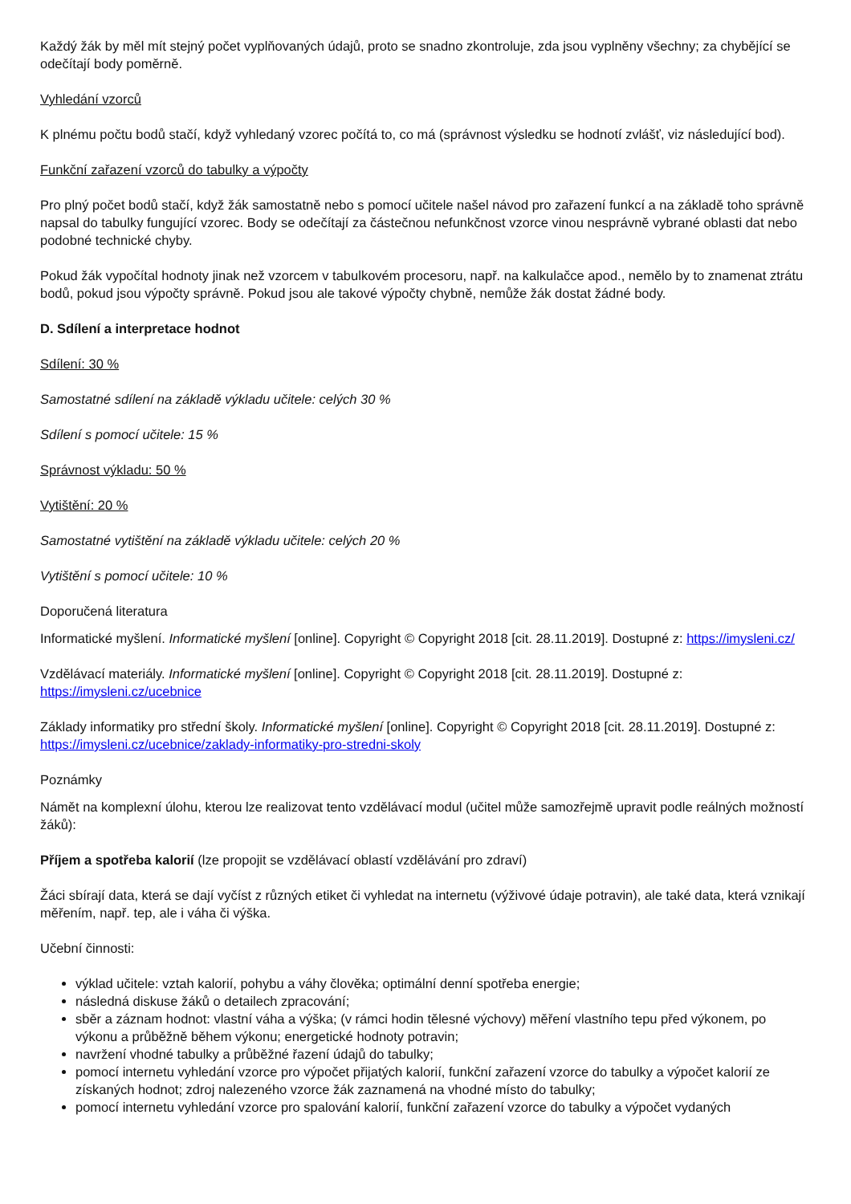Každý žák by měl mít stejný počet vyplňovaných údajů, proto se snadno zkontroluje, zda jsou vyplněny všechny; za chybějící se odečítají body poměrně.
Vyhledání vzorců
K plnému počtu bodů stačí, když vyhledaný vzorec počítá to, co má (správnost výsledku se hodnotí zvlášť, viz následující bod).
Funkční zařazení vzorců do tabulky a výpočty
Pro plný počet bodů stačí, když žák samostatně nebo s pomocí učitele našel návod pro zařazení funkcí a na základě toho správně napsal do tabulky fungující vzorec. Body se odečítají za částečnou nefunkčnost vzorce vinou nesprávně vybrané oblasti dat nebo podobné technické chyby.
Pokud žák vypočítal hodnoty jinak než vzorcem v tabulkovém procesoru, např. na kalkulačce apod., nemělo by to znamenat ztrátu bodů, pokud jsou výpočty správně. Pokud jsou ale takové výpočty chybně, nemůže žák dostat žádné body.
D. Sdílení a interpretace hodnot
Sdílení: 30 %
Samostatné sdílení na základě výkladu učitele: celých 30 %
Sdílení s pomocí učitele: 15 %
Správnost výkladu: 50 %
Vytištění: 20 %
Samostatné vytištění na základě výkladu učitele: celých 20 %
Vytištění s pomocí učitele: 10 %
Doporučená literatura
Informatické myšlení. Informatické myšlení [online]. Copyright © Copyright 2018 [cit. 28.11.2019]. Dostupné z: https://imysleni.cz/
Vzdělávací materiály. Informatické myšlení [online]. Copyright © Copyright 2018 [cit. 28.11.2019]. Dostupné z: https://imysleni.cz/ucebnice
Základy informatiky pro střední školy. Informatické myšlení [online]. Copyright © Copyright 2018 [cit. 28.11.2019]. Dostupné z: https://imysleni.cz/ucebnice/zaklady-informatiky-pro-stredni-skoly
Poznámky
Námět na komplexní úlohu, kterou lze realizovat tento vzdělávací modul (učitel může samozřejmě upravit podle reálných možností žáků):
Příjem a spotřeba kalorií (lze propojit se vzdělávací oblastí vzdělávání pro zdraví)
Žáci sbírají data, která se dají vyčíst z různých etiket či vyhledat na internetu (výživové údaje potravin), ale také data, která vznikají měřením, např. tep, ale i váha či výška.
Učební činnosti:
výklad učitele: vztah kalorií, pohybu a váhy člověka; optimální denní spotřeba energie;
následná diskuse žáků o detailech zpracování;
sběr a záznam hodnot: vlastní váha a výška; (v rámci hodin tělesné výchovy) měření vlastního tepu před výkonem, po výkonu a průběžně během výkonu; energetické hodnoty potravin;
navržení vhodné tabulky a průběžné řazení údajů do tabulky;
pomocí internetu vyhledání vzorce pro výpočet přijatých kalorií, funkční zařazení vzorce do tabulky a výpočet kalorií ze získaných hodnot; zdroj nalezeného vzorce žák zaznamená na vhodné místo do tabulky;
pomocí internetu vyhledání vzorce pro spalování kalorií, funkční zařazení vzorce do tabulky a výpočet vydaných